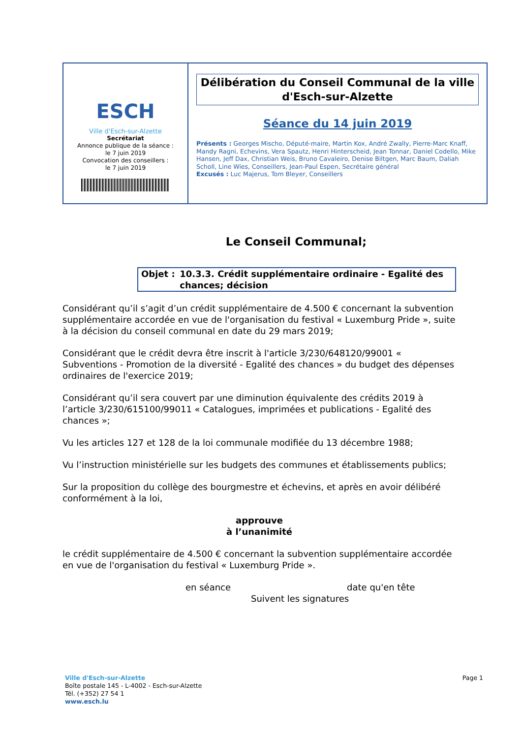ESCH
Ville d'Esch-sur-Alzette
Secrétariat
Annonce publique de la séance :
le 7 juin 2019
Convocation des conseillers :
le 7 juin 2019
Délibération du Conseil Communal de la ville d'Esch-sur-Alzette
Séance du 14 juin 2019
Présents : Georges Mischo, Député-maire, Martin Kox, André Zwally, Pierre-Marc Knaff, Mandy Ragni, Echevins, Vera Spautz, Henri Hinterscheid, Jean Tonnar, Daniel Codello, Mike Hansen, Jeff Dax, Christian Weis, Bruno Cavaleiro, Denise Biltgen, Marc Baum, Daliah Scholl, Line Wies, Conseillers, Jean-Paul Espen, Secrétaire général
Excusés : Luc Majerus, Tom Bleyer, Conseillers
Le Conseil Communal;
Objet : 10.3.3. Crédit supplémentaire ordinaire - Egalité des chances; décision
Considérant qu’il s’agit d’un crédit supplémentaire de 4.500 € concernant la subvention supplémentaire accordée en vue de l'organisation du festival « Luxemburg Pride », suite à la décision du conseil communal en date du 29 mars 2019;
Considérant que le crédit devra être inscrit à l'article 3/230/648120/99001 « Subventions - Promotion de la diversité - Egalité des chances » du budget des dépenses ordinaires de l'exercice 2019;
Considérant qu’il sera couvert par une diminution équivalente des crédits 2019 à l’article 3/230/615100/99011 « Catalogues, imprimées et publications - Egalité des chances »;
Vu les articles 127 et 128 de la loi communale modifiée du 13 décembre 1988;
Vu l’instruction ministérielle sur les budgets des communes et établissements publics;
Sur la proposition du collège des bourgmestre et échevins, et après en avoir délibéré conformément à la loi,
approuve
à l’unanimité
le crédit supplémentaire de 4.500 € concernant la subvention supplémentaire accordée en vue de l'organisation du festival « Luxemburg Pride ».
en séance date qu'en tête
Suivent les signatures
Ville d'Esch-sur-Alzette Page 1
Boîte postale 145 - L-4002 - Esch-sur-Alzette
Tél. (+352) 27 54 1
www.esch.lu